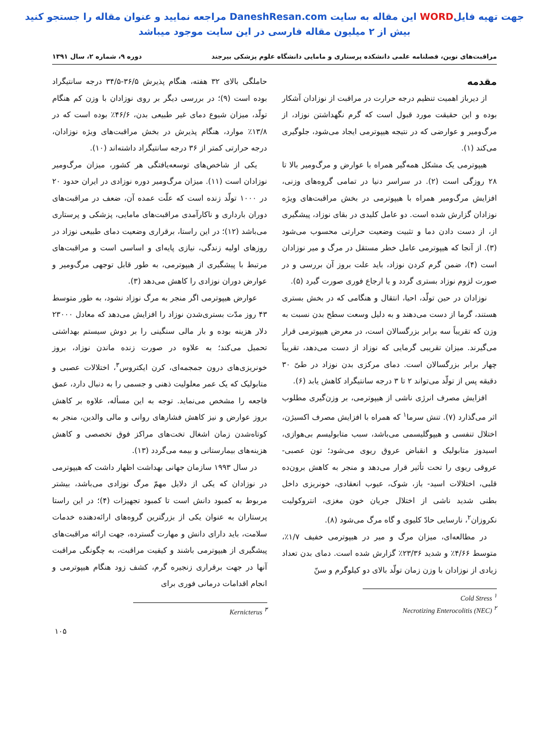جهت تهیه فایلWORD این مقاله به سایت DaneshResan.com مراجعه نمایید و عنوان مقاله را جستجو کنید
بیش از ۲ میلیون مقاله فارسی در این سایت موجود میباشد
مراقبت‌های نوین، فصلنامه علمی دانشکده پرستاری و مامایی دانشگاه علوم پزشکی بیرجند دوره ۹، شماره ۲، سال ۱۳۹۱
مقدمه
از دیرباز اهمیت تنظیم درجه حرارت در مراقبت از نوزادان آشکار بوده و این حقیقت مورد قبول است که گرم نگهداشتن نوزاد، از مرگ‌ومیر و عوارضی که در نتیجه هیپوترمی ایجاد می‌شود، جلوگیری می‌کند (۱).
هیپوترمی یک مشکل همه‌گیر همراه با عوارض و مرگ‌ومیر بالا تا ۲۸ روزگی است (۲). در سراسر دنیا در تمامی گروه‌های وزنی، افزایش مرگ‌ومیر همراه با هیپوترمی در بخش مراقبت‌های ویژه نوزادان گزارش شده است. دو عامل کلیدی در بقای نوزاد، پیشگیری از، از دست دادن دما و تثبیت وضعیت حرارتی محسوب می‌شود (۳). از آنجا که هیپوترمی عامل خطر مستقل در مرگ و میر نوزادان است (۴)، ضمن گرم کردن نوزاد، باید علت بروز آن بررسی و در صورت لزوم نوزاد بستری گردد و یا ارجاع فوری صورت گیرد (۵).
نوزادان در حین تولّد، احیا، انتقال و هنگامی که در بخش بستری هستند، گرما از دست می‌دهند و به دلیل وسعت سطح بدن نسبت به وزن که تقریباً سه برابر بزرگسالان است، در معرض هیپوترمی قرار می‌گیرند. میزان تقریبی گرمایی که نوزاد از دست می‌دهد، تقریباً چهار برابر بزرگسالان است. دمای مرکزی بدن نوزاد در طیّ ۳۰ دقیقه پس از تولّد می‌تواند ۲ تا ۳ درجه سانتیگراد کاهش یابد (۶).
افزایش مصرف انرژی ناشی از هیپوترمی، بر وزن‌گیری مطلوب اثر می‌گذارد (۷). تنش سرما<sup>۱</sup> که همراه با افزایش مصرف اکسیژن، اختلال تنفسی و هیپوگلیسمی می‌باشد، سبب متابولیسم بی‌هوازی، اسیدوز متابولیک و انقباض عروق ریوی می‌شود؛ تون عصبی- عروقی ریوی را تحت تأثیر قرار می‌دهد و منجر به کاهش برون‌ده قلبی، اختلالات اسید- باز، شوک، عیوب انعقادی، خونریزی داخل بطنی شدید ناشی از اختلال جریان خون مغزی، انتروکولیت نکروزان<sup>۲</sup>، نارسایی حادّ کلیوی و گاه مرگ می‌شود (۸).
در مطالعه‌ای، میزان مرگ و میر در هیپوترمی خفیف ۱/۷٪، متوسط ۴/۶۶٪ و شدید ۲۳/۳۶٪ گزارش شده است. دمای بدن تعداد زیادی از نوزادان با وزن زمان تولّد بالای دو کیلوگرم و سنّ
Cold Stress <sup>۱</sup>
Necrotizing Enterocolitis (NEC) <sup>۲</sup>
حاملگی بالای ۳۲ هفته، هنگام پذیرش ۳۶/۵-۳۴/۵ درجه سانتیگراد بوده است (۹)؛ در بررسی دیگر بر روی نوزادان با وزن کم هنگام تولّد، میزان شیوع دمای غیر طبیعی بدن، ۴۶/۶٪ بوده است که در ۱۳/۸٪ موارد، هنگام پذیرش در بخش مراقبت‌های ویژه نوزادان، درجه حرارتی کمتر از ۳۶ درجه سانتیگراد داشته‌اند (۱۰).
یکی از شاخص‌های توسعه‌یافتگی هر کشور، میزان مرگ‌ومیر نوزادان است (۱۱). میزان مرگ‌ومیر دوره نوزادی در ایران حدود ۲۰ در ۱۰۰۰ تولّد زنده است که علّت عمده آن، ضعف در مراقبت‌های دوران بارداری و ناکارآمدی مراقبت‌های مامایی، پزشکی و پرستاری می‌باشد (۱۲)؛ در این راستا، برقراری وضعیت دمای طبیعی نوزاد در روزهای اولیه زندگی، نیازی پایه‌ای و اساسی است و مراقبت‌های مرتبط با پیشگیری از هیپوترمی، به طور قابل توجهی مرگ‌ومیر و عوارض دوران نوزادی را کاهش می‌دهد (۳).
عوارض هیپوترمی اگر منجر به مرگ نوزاد نشود، به طور متوسط ۴۳ روز مدّت بستری‌شدن نوزاد را افزایش می‌دهد که معادل ۲۳۰۰۰ دلار هزینه بوده و بار مالی سنگینی را بر دوش سیستم بهداشتی تحمیل می‌کند؛ به علاوه در صورت زنده ماندن نوزاد، بروز خونریزی‌های درون جمجمه‌ای، کرن ایکتروس<sup>۳</sup>، اختلالات عصبی و متابولیک که یک عمر معلولیت ذهنی و جسمی را به دنبال دارد، عمق فاجعه را مشخص می‌نماید. توجه به این مسأله، علاوه بر کاهش بروز عوارض و نیز کاهش فشارهای روانی و مالی والدین، منجر به کوتاه‌شدن زمان اشغال تخت‌های مراکز فوق تخصصی و کاهش هزینه‌های بیمارستانی و بیمه می‌گردد (۱۳).
در سال ۱۹۹۳ سازمان جهانی بهداشت اظهار داشت که هیپوترمی در نوزادان که یکی از دلایل مهمّ مرگ نوزادی می‌باشد، بیشتر مربوط به کمبود دانش است تا کمبود تجهیزات (۴)؛ در این راستا پرستاران به عنوان یکی از بزرگترین گروه‌های ارائه‌دهنده خدمات سلامت، باید دارای دانش و مهارت گسترده، جهت ارائه مراقبت‌های پیشگیری از هیپوترمی باشند و کیفیت مراقبت، به چگونگی مراقبت آنها در جهت برقراری زنجیره گرم، کشف زود هنگام هیپوترمی و انجام اقدامات درمانی فوری برای
Kernicterus <sup>۳</sup>
۱۰۵